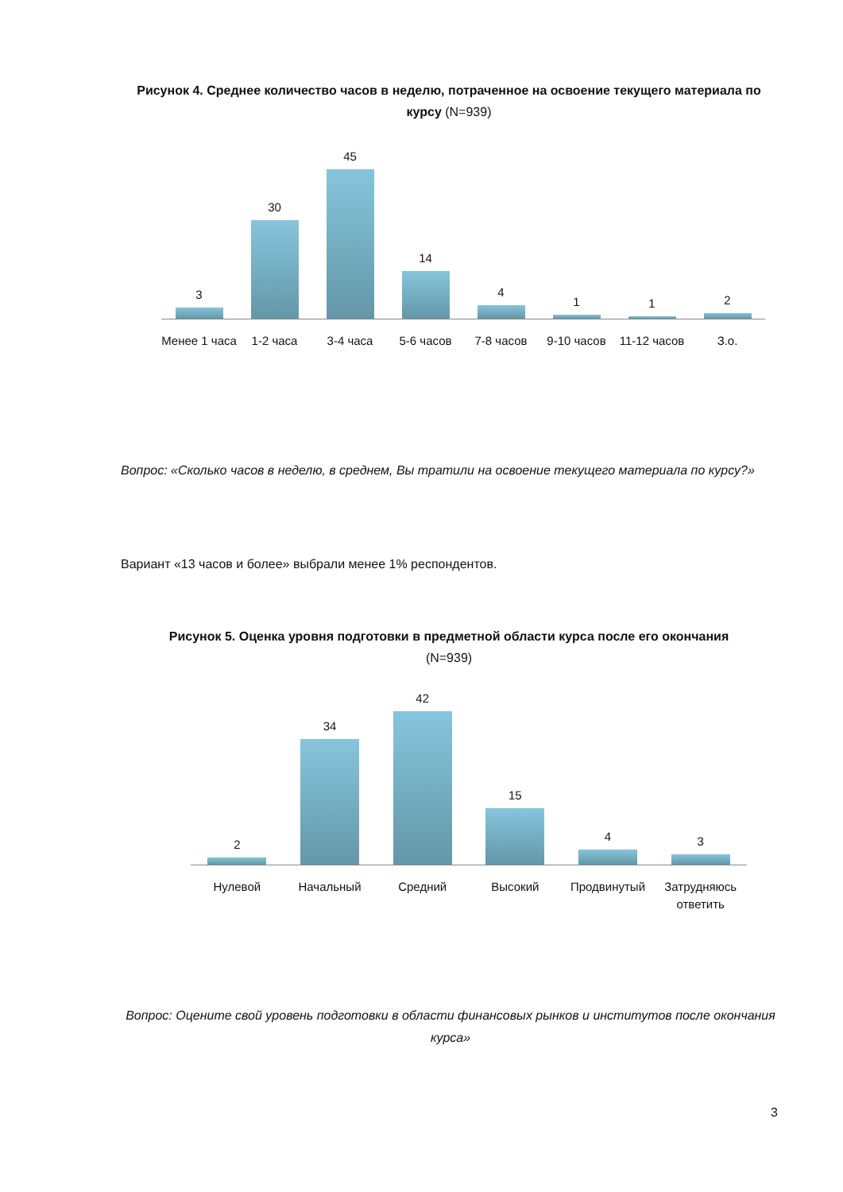Рисунок 4. Среднее количество часов в неделю, потраченное на освоение текущего материала по курсу (N=939)
3
30
45
14
4
1
1
2
Менее 1 часа 1-2 часа 3-4 часа 5-6 часов 7-8 часов 9-10 часов 11-12 часов З.о.
Вопрос: «Сколько часов в неделю, в среднем, Вы тратили на освоение текущего материала по курсу?»
Вариант «13 часов и более» выбрали менее 1% респондентов.
Рисунок 5. Оценка уровня подготовки в предметной области курса после его окончания
(N=939)
2
34
42
15
4
3
Нулевой Начальный Средний Высокий Продвинутый Затрудняюсь ответить
Вопрос: Оцените свой уровень подготовки в области финансовых рынков и институтов после окончания курса»
3